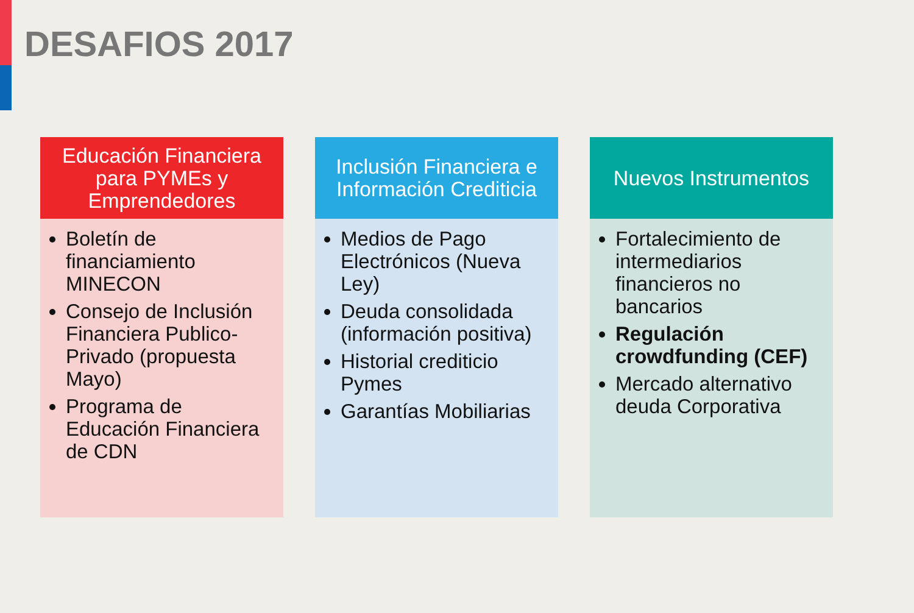DESAFIOS 2017
Educación Financiera para PYMEs y Emprendedores
Boletín de financiamiento MINECON
Consejo de Inclusión Financiera Publico-Privado (propuesta Mayo)
Programa de Educación Financiera de CDN
Inclusión Financiera e Información Crediticia
Medios de Pago Electrónicos (Nueva Ley)
Deuda consolidada (información positiva)
Historial crediticio Pymes
Garantías Mobiliarias
Nuevos Instrumentos
Fortalecimiento de intermediarios financieros no bancarios
Regulación crowdfunding (CEF)
Mercado alternativo deuda Corporativa